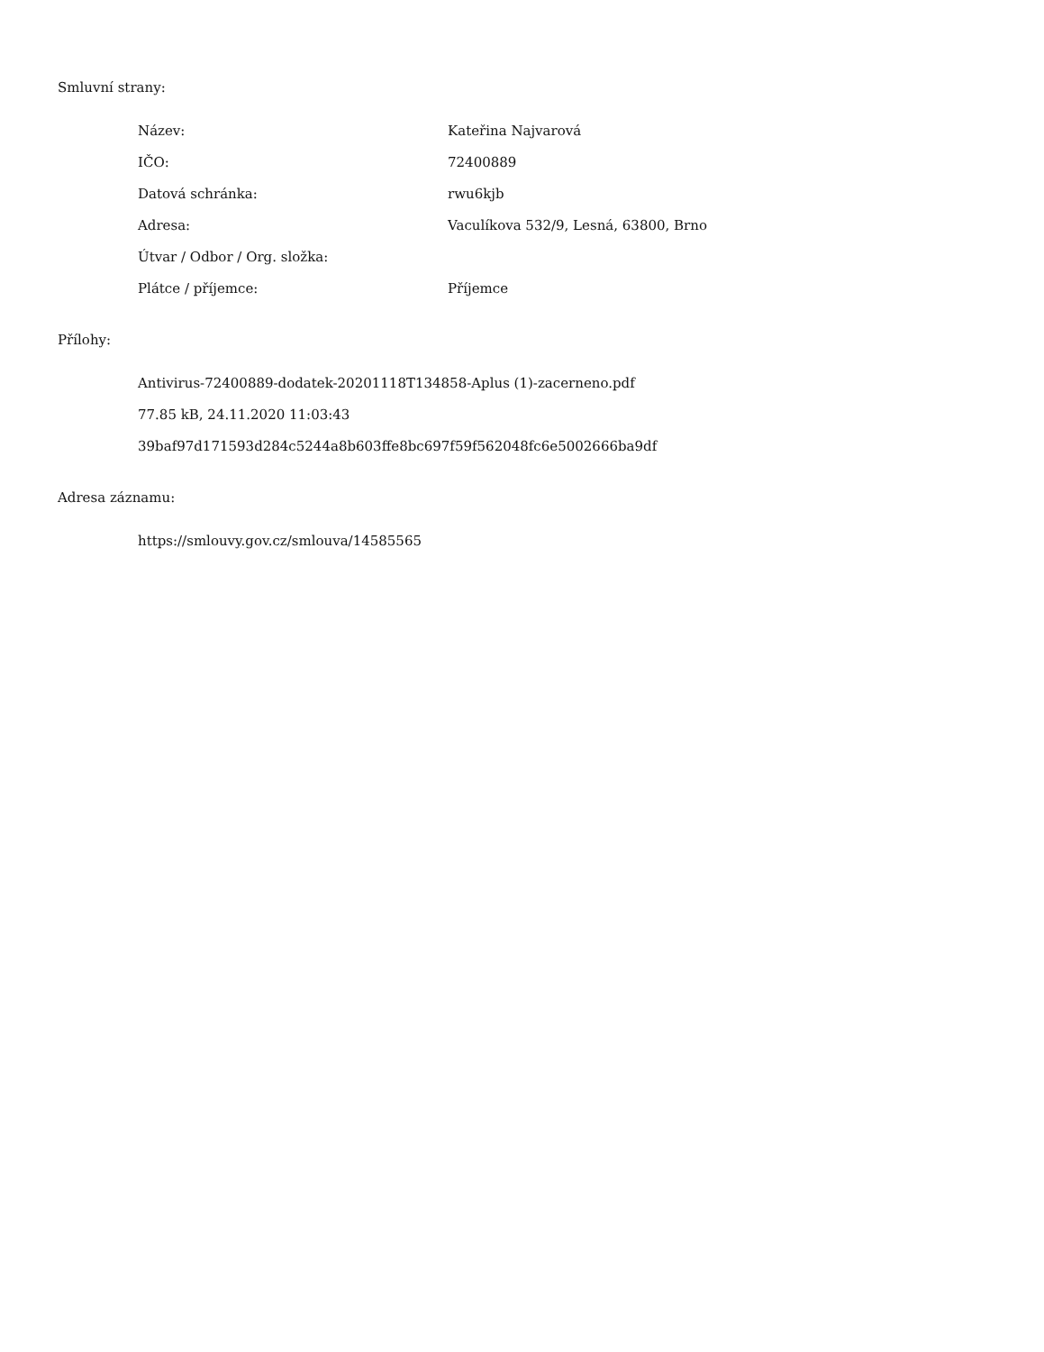Smluvní strany:
| Název: | Kateřina Najvarová |
| IČO: | 72400889 |
| Datová schránka: | rwu6kjb |
| Adresa: | Vaculíkova 532/9, Lesná, 63800, Brno |
| Útvar / Odbor / Org. složka: | |
| Plátce / příjemce: | Příjemce |
Přílohy:
Antivirus-72400889-dodatek-20201118T134858-Aplus (1)-zacerneno.pdf
77.85 kB, 24.11.2020 11:03:43
39baf97d171593d284c5244a8b603ffe8bc697f59f562048fc6e5002666ba9df
Adresa záznamu:
https://smlouvy.gov.cz/smlouva/14585565